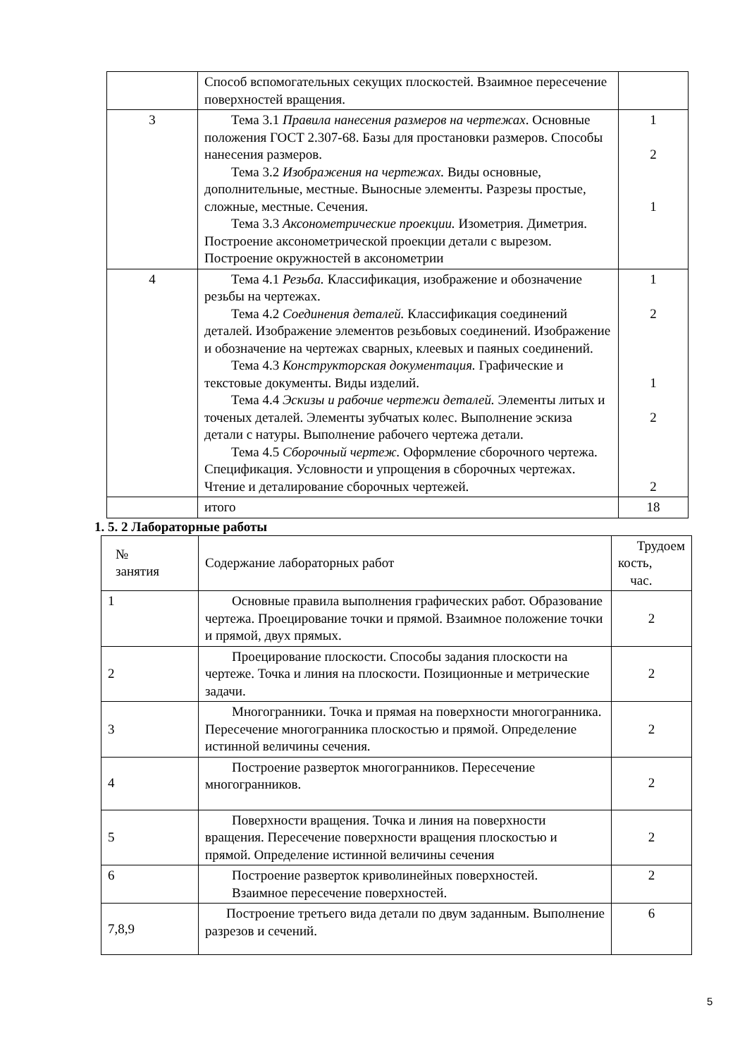| | Способ вспомогательных секущих плоскостей. Взаимное пересечение поверхностей вращения. | |
| 3 | Тема 3.1 Правила нанесения размеров на чертежах . Основные положения ГОСТ 2.307-68. Базы для простановки размеров. Способы нанесения размеров. Тема 3.2 Изображения на чертежах. Виды основные, дополнительные, местные. Выносные элементы. Разрезы простые, сложные, местные. Сечения. Тема 3.3 Аксонометрические проекции. Изометрия. Диметрия. Построение аксонометрической проекции детали с вырезом. Построение окружностей в аксонометрии | 1 2 1 |
| 4 | Тема 4.1 Резьба. Классификация, изображение и обозначение резьбы на чертежах. Тема 4.2 Соединения деталей. Классификация соединений деталей. Изображение элементов резьбовых соединений. Изображение и обозначение на чертежах сварных, клеевых и паяных соединений. Тема 4.3 Конструкторская документация. Графические и текстовые документы. Виды изделий. Тема 4.4 Эскизы и рабочие чертежи деталей. Элементы литых и точеных деталей. Элементы зубчатых колес. Выполнение эскиза детали с натуры. Выполнение рабочего чертежа детали. Тема 4.5 Сборочный чертеж. Оформление сборочного чертежа. Спецификация. Условности и упрощения в сборочных чертежах. Чтение и деталирование сборочных чертежей. | 1 2 1 2 2 |
| | итого | 18 |
1. 5. 2 Лабораторные работы
| № занятия | Содержание лабораторных работ | Трудоем кость, час. |
| 1 | Основные правила выполнения графических работ. Образование чертежа. Проецирование точки и прямой. Взаимное положение точки и прямой, двух прямых. | 2 |
| 2 | Проецирование плоскости. Способы задания плоскости на чертеже. Точка и линия на плоскости. Позиционные и метрические задачи. | 2 |
| 3 | Многогранники. Точка и прямая на поверхности многогранника. Пересечение многогранника плоскостью и прямой. Определение истинной величины сечения. | 2 |
| 4 | Построение разверток многогранников. Пересечение многогранников. | 2 |
| 5 | Поверхности вращения. Точка и линия на поверхности вращения. Пересечение поверхности вращения плоскостью и прямой. Определение истинной величины сечения | 2 |
| 6 | Построение разверток криволинейных поверхностей. Взаимное пересечение поверхностей. | 2 |
| 7,8,9 | Построение третьего вида детали по двум заданным. Выполнение разрезов и сечений. | 6 |
5